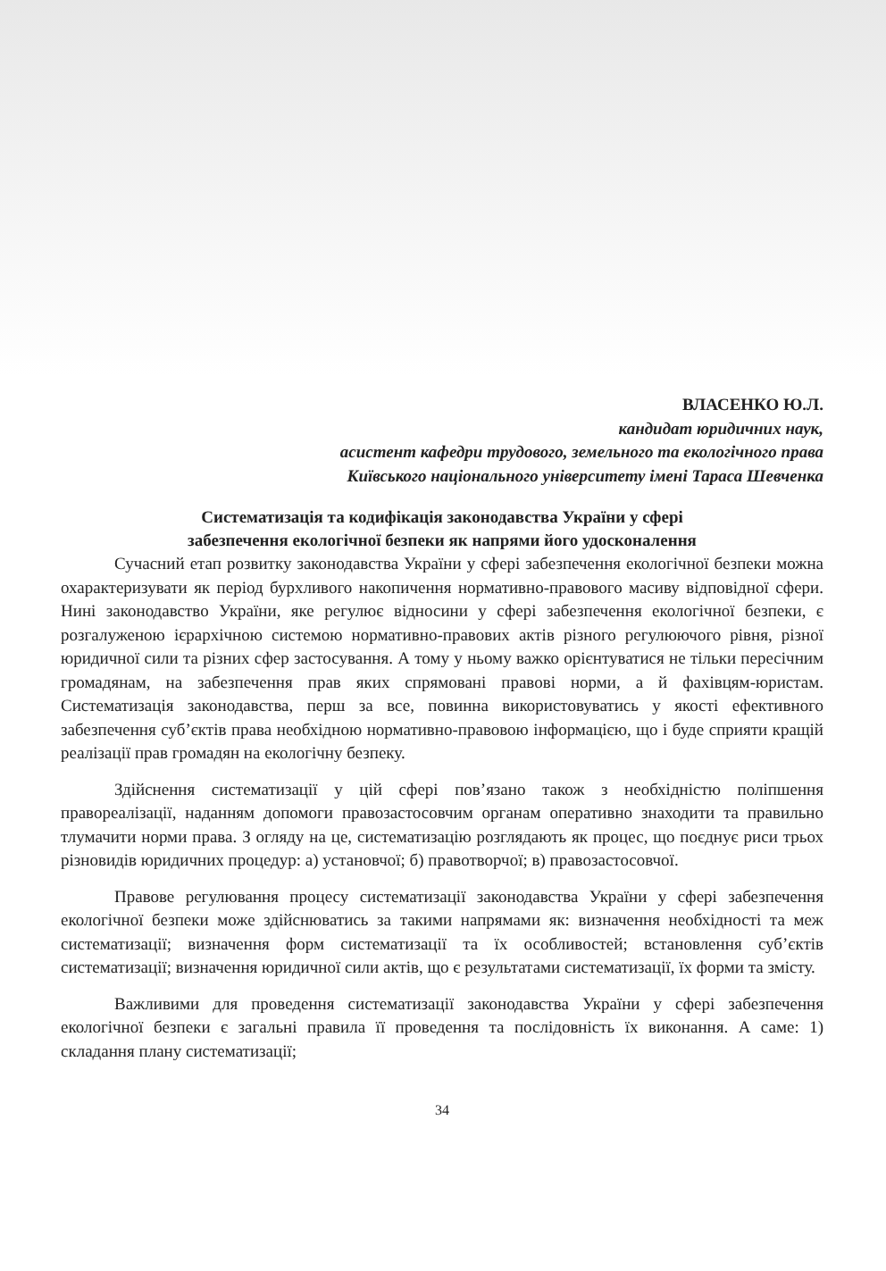ВЛАСЕНКО Ю.Л.
кандидат юридичних наук,
асистент кафедри трудового, земельного та екологічного права
Київського національного університету імені Тараса Шевченка
Систематизація та кодифікація законодавства України у сфері
забезпечення екологічної безпеки як напрями його удосконалення
Сучасний етап розвитку законодавства України у сфері забезпечення екологічної безпеки можна охарактеризувати як період бурхливого накопичення нормативно-правового масиву відповідної сфери. Нині законодавство України, яке регулює відносини у сфері забезпечення екологічної безпеки, є розгалуженою ієрархічною системою нормативно-правових актів різного регулюючого рівня, різної юридичної сили та різних сфер застосування. А тому у ньому важко орієнтуватися не тільки пересічним громадянам, на забезпечення прав яких спрямовані правові норми, а й фахівцям-юристам. Систематизація законодавства, перш за все, повинна використовуватись у якості ефективного забезпечення суб’єктів права необхідною нормативно-правовою інформацією, що і буде сприяти кращій реалізації прав громадян на екологічну безпеку.
Здійснення систематизації у цій сфері пов’язано також з необхідністю поліпшення правореалізації, наданням допомоги правозастосовчим органам оперативно знаходити та правильно тлумачити норми права. З огляду на це, систематизацію розглядають як процес, що поєднує риси трьох різновидів юридичних процедур: а) установчої; б) правотворчої; в) правозастосовчої.
Правове регулювання процесу систематизації законодавства України у сфері забезпечення екологічної безпеки може здійснюватись за такими напрямами як: визначення необхідності та меж систематизації; визначення форм систематизації та їх особливостей; встановлення суб’єктів систематизації; визначення юридичної сили актів, що є результатами систематизації, їх форми та змісту.
Важливими для проведення систематизації законодавства України у сфері забезпечення екологічної безпеки є загальні правила її проведення та послідовність їх виконання. А саме: 1) складання плану систематизації;
34